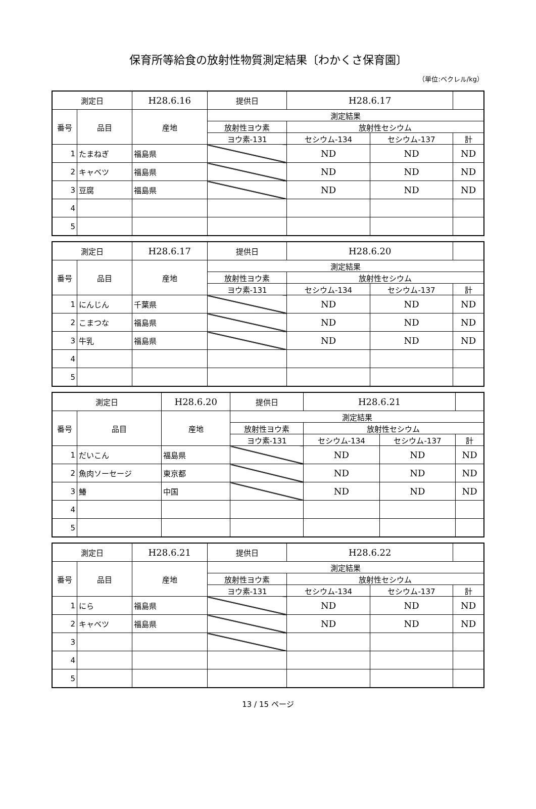保育所等給食の放射性物質測定結果〔わかくさ保育園〕
（単位:ベクレル/kg）
| 測定日 | | H28.6.16 | 提供日 | H28.6.17 | | |
| 番号 | 品目 | 産地 | 測定結果 | | | |
| | | | 放射性ヨウ素 | 放射性セシウム | | |
| | | | ヨウ素-131 | セシウム-134 | セシウム-137 | 計 |
| 1 | たまねぎ | 福島県 | | ND | ND | ND |
| 2 | キャベツ | 福島県 | | ND | ND | ND |
| 3 | 豆腐 | 福島県 | | ND | ND | ND |
| 4 | | | | | | |
| 5 | | | | | | |
| 測定日 | | H28.6.17 | 提供日 | H28.6.20 | | |
| 番号 | 品目 | 産地 | 測定結果 | | | |
| | | | 放射性ヨウ素 | 放射性セシウム | | |
| | | | ヨウ素-131 | セシウム-134 | セシウム-137 | 計 |
| 1 | にんじん | 千葉県 | | ND | ND | ND |
| 2 | こまつな | 福島県 | | ND | ND | ND |
| 3 | 牛乳 | 福島県 | | ND | ND | ND |
| 4 | | | | | | |
| 5 | | | | | | |
| 測定日 | | H28.6.20 | 提供日 | H28.6.21 | | |
| 番号 | 品目 | 産地 | 測定結果 | | | |
| | | | 放射性ヨウ素 | 放射性セシウム | | |
| | | | ヨウ素-131 | セシウム-134 | セシウム-137 | 計 |
| 1 | だいこん | 福島県 | | ND | ND | ND |
| 2 | 魚肉ソーセージ | 東京都 | | ND | ND | ND |
| 3 | 鰆 | 中国 | | ND | ND | ND |
| 4 | | | | | | |
| 5 | | | | | | |
| 測定日 | | H28.6.21 | 提供日 | H28.6.22 | | |
| 番号 | 品目 | 産地 | 測定結果 | | | |
| | | | 放射性ヨウ素 | 放射性セシウム | | |
| | | | ヨウ素-131 | セシウム-134 | セシウム-137 | 計 |
| 1 | にら | 福島県 | | ND | ND | ND |
| 2 | キャベツ | 福島県 | | ND | ND | ND |
| 3 | | | | | | |
| 4 | | | | | | |
| 5 | | | | | | |
13 / 15 ページ